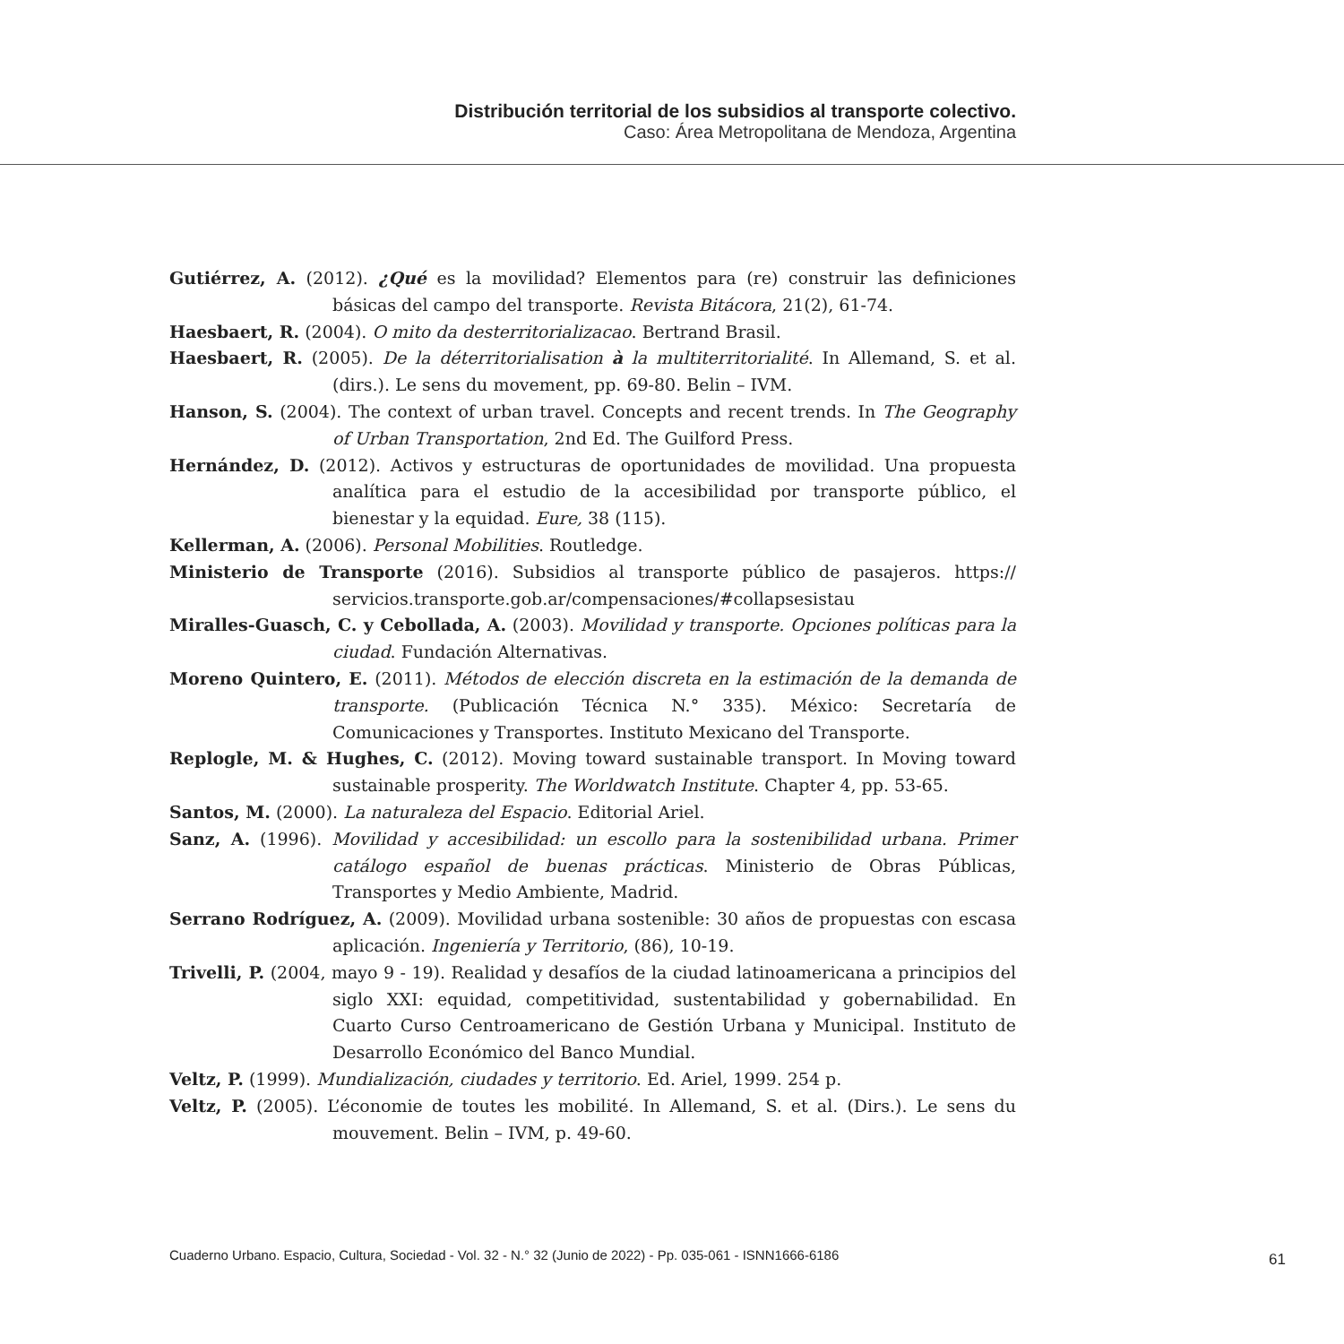Distribución territorial de los subsidios al transporte colectivo.
Caso: Área Metropolitana de Mendoza, Argentina
Gutiérrez, A. (2012). ¿Qué es la movilidad? Elementos para (re) construir las definiciones básicas del campo del transporte. Revista Bitácora, 21(2), 61-74.
Haesbaert, R. (2004). O mito da desterritorializacao. Bertrand Brasil.
Haesbaert, R. (2005). De la déterritorialisation à la multiterritorialité. In Allemand, S. et al. (dirs.). Le sens du movement, pp. 69-80. Belin – IVM.
Hanson, S. (2004). The context of urban travel. Concepts and recent trends. In The Geography of Urban Transportation, 2nd Ed. The Guilford Press.
Hernández, D. (2012). Activos y estructuras de oportunidades de movilidad. Una propuesta analítica para el estudio de la accesibilidad por transporte público, el bienestar y la equidad. Eure, 38 (115).
Kellerman, A. (2006). Personal Mobilities. Routledge.
Ministerio de Transporte (2016). Subsidios al transporte público de pasajeros. https:// servicios.transporte.gob.ar/compensaciones/#collapsesistau
Miralles-Guasch, C. y Cebollada, A. (2003). Movilidad y transporte. Opciones políticas para la ciudad. Fundación Alternativas.
Moreno Quintero, E. (2011). Métodos de elección discreta en la estimación de la demanda de transporte. (Publicación Técnica N.° 335). México: Secretaría de Comunicaciones y Transportes. Instituto Mexicano del Transporte.
Replogle, M. & Hughes, C. (2012). Moving toward sustainable transport. In Moving toward sustainable prosperity. The Worldwatch Institute. Chapter 4, pp. 53-65.
Santos, M. (2000). La naturaleza del Espacio. Editorial Ariel.
Sanz, A. (1996). Movilidad y accesibilidad: un escollo para la sostenibilidad urbana. Primer catálogo español de buenas prácticas. Ministerio de Obras Públicas, Transportes y Medio Ambiente, Madrid.
Serrano Rodríguez, A. (2009). Movilidad urbana sostenible: 30 años de propuestas con escasa aplicación. Ingeniería y Territorio, (86), 10-19.
Trivelli, P. (2004, mayo 9 - 19). Realidad y desafíos de la ciudad latinoamericana a principios del siglo XXI: equidad, competitividad, sustentabilidad y gobernabilidad. En Cuarto Curso Centroamericano de Gestión Urbana y Municipal. Instituto de Desarrollo Económico del Banco Mundial.
Veltz, P. (1999). Mundialización, ciudades y territorio. Ed. Ariel, 1999. 254 p.
Veltz, P. (2005). L’économie de toutes les mobilité. In Allemand, S. et al. (Dirs.). Le sens du mouvement. Belin – IVM, p. 49-60.
Cuaderno Urbano. Espacio, Cultura, Sociedad - Vol. 32 - N.° 32 (Junio de 2022) - Pp. 035-061 - ISNN1666-6186
61